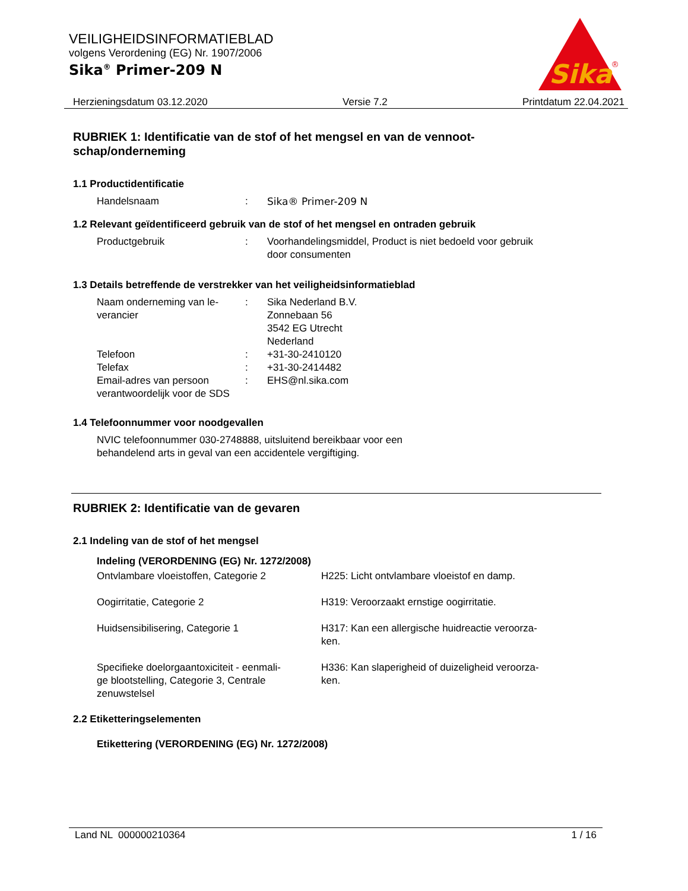VEILIGHEIDSINFORMATIEBLAD
volgens Verordening (EG) Nr. 1907/2006
Sika<sup>®</sup> Primer-209 N
Sika
®
Herzieningsdatum 03.12.2020 Versie 7.2 Printdatum 22.04.2021
RUBRIEK 1: Identificatie van de stof of het mengsel en van de vennoot-
schap/onderneming
1.1 Productidentificatie
Handelsnaam : Sika® Primer-209 N
1.2 Relevant geïdentificeerd gebruik van de stof of het mengsel en ontraden gebruik
Productgebruik : Voorhandelingsmiddel, Product is niet bedoeld voor gebruik door consumenten
1.3 Details betreffende de verstrekker van het veiligheidsinformatieblad
Naam onderneming van le-
verancier
: Sika Nederland B.V.
Zonnebaan 56
3542 EG Utrecht
Nederland
Telefoon : +31-30-2410120
Telefax : +31-30-2414482
Email-adres van persoon verantwoordelijk voor de SDS
: EHS@nl.sika.com
1.4 Telefoonnummer voor noodgevallen
NVIC telefoonnummer 030-2748888, uitsluitend bereikbaar voor een
behandelend arts in geval van een accidentele vergiftiging.
RUBRIEK 2: Identificatie van de gevaren
2.1 Indeling van de stof of het mengsel
Indeling (VERORDENING (EG) Nr. 1272/2008)
Ontvlambare vloeistoffen, Categorie 2 H225: Licht ontvlambare vloeistof en damp.
Oogirritatie, Categorie 2 H319: Veroorzaakt ernstige oogirritatie.
Huidsensibilisering, Categorie 1 H317: Kan een allergische huidreactie veroorza-
ken.
Specifieke doelorgaantoxiciteit - eenmali-
ge blootstelling, Categorie 3, Centrale zenuwstelsel
H336: Kan slaperigheid of duizeligheid veroorza-
ken.
2.2 Etiketteringselementen
Etikettering (VERORDENING (EG) Nr. 1272/2008)
Land NL 000000210364 1 / 16